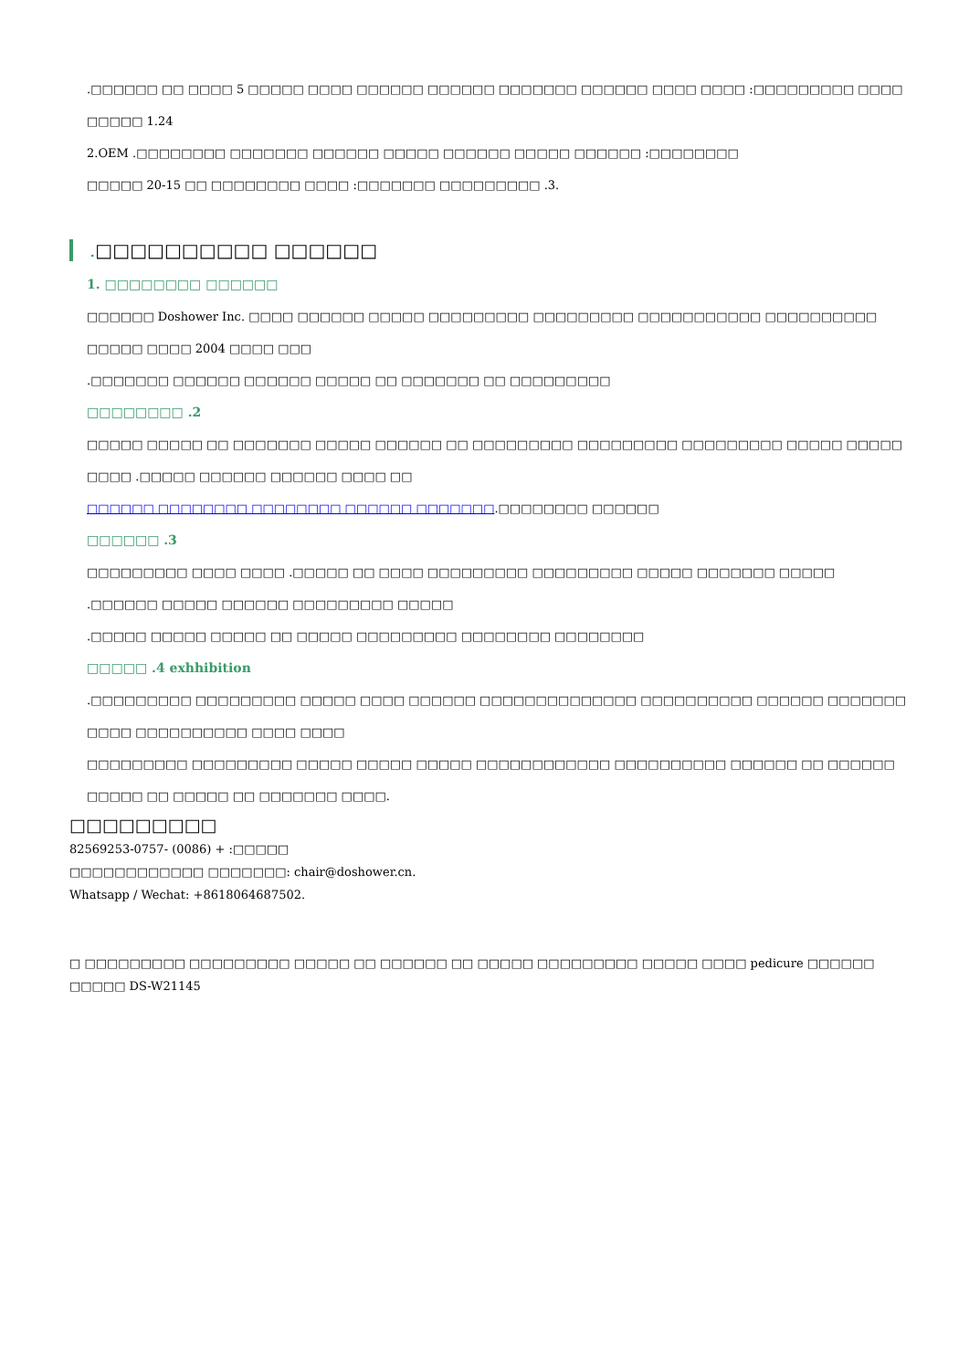.□□□□□□ □□ □□□□ 5 □□□□□ □□□□ □□□□□□ □□□□□□ □□□□□□□ □□□□□□ □□□□ □□□□ :□□□□□□□□□ □□□□ □□□□□ 1.24
2.OEM .□□□□□□□□ □□□□□□□ □□□□□□ □□□□□ □□□□□□ □□□□□ □□□□□□ :□□□□□□□□
□□□□□ 20-15 □□ □□□□□□□□ □□□□ :□□□□□□□ □□□□□□□□□ .3.
.□□□□□□□□□□ □□□□□□
1. □□□□□□□□ □□□□□□
□□□□□□ Doshower Inc. □□□□ □□□□□□ □□□□□ □□□□□□□□□ □□□□□□□□□ □□□□□□□□□□□ □□□□□□□□□□ □□□□□ □□□□ 2004 □□□□ □□□
.□□□□□□□ □□□□□□ □□□□□□ □□□□□ □□ □□□□□□□ □□ □□□□□□□□□
□□□□□□□□ .2
□□□□□ □□□□□ □□ □□□□□□□ □□□□□ □□□□□□ □□ □□□□□□□□□ □□□□□□□□□ □□□□□□□□□ □□□□□ □□□□□ □□□□ .□□□□□ □□□□□□ □□□□□□ □□□□ □□
□□□□□□ □□□□□□□□ □□□□□□□□ □□□□□□ □□□□□□□.□□□□□□□□ □□□□□□
□□□□□□ .3
□□□□□□□□□ □□□□ □□□□ .□□□□□ □□ □□□□ □□□□□□□□□ □□□□□□□□□ □□□□□ □□□□□□□ □□□□□ .□□□□□□ □□□□□ □□□□□□ □□□□□□□□□ □□□□□
.□□□□□ □□□□□ □□□□□ □□ □□□□□ □□□□□□□□□ □□□□□□□□ □□□□□□□□
□□□□□ .4 exhhibition
.□□□□□□□□□ □□□□□□□□□ □□□□□ □□□□ □□□□□□ □□□□□□□□□□□□□□ □□□□□□□□□□ □□□□□□ □□□□□□□ □□□□ □□□□□□□□□□ □□□□ □□□□
□□□□□□□□□ □□□□□□□□□ □□□□□ □□□□□ □□□□□ □□□□□□□□□□□□ □□□□□□□□□□ □□□□□□ □□ □□□□□□ □□□□□ □□ □□□□□ □□ □□□□□□□ □□□□.
□□□□□□□□□
82569253-0757- (0086) + :□□□□□
□□□□□□□□□□□□ □□□□□□□: chair@doshower.cn.
Whatsapp / Wechat: +8618064687502.
□ □□□□□□□□□ □□□□□□□□□ □□□□□ □□ □□□□□□ □□ □□□□□ □□□□□□□□□ □□□□□ □□□□ pedicure □□□□□□ □□□□□ DS-W21145